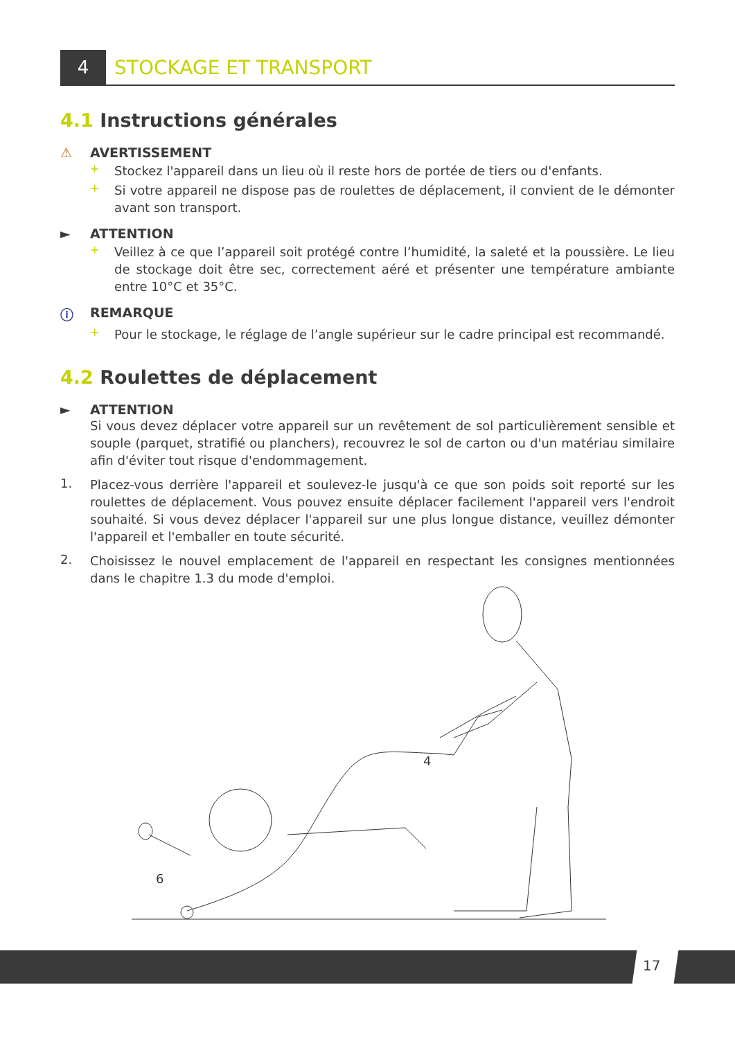4 STOCKAGE ET TRANSPORT
4.1 Instructions générales
⚠ AVERTISSEMENT
+
Stockez l'appareil dans un lieu où il reste hors de portée de tiers ou d'enfants.
+
Si votre appareil ne dispose pas de roulettes de déplacement, il convient de le démonter avant son transport.
► ATTENTION
+
Veillez à ce que l’appareil soit protégé contre l’humidité, la saleté et la poussière. Le lieu de stockage doit être sec, correctement aéré et présenter une température ambiante entre 10°C et 35°C.
ⓘ REMARQUE
+
Pour le stockage, le réglage de l’angle supérieur sur le cadre principal est recommandé.
4.2 Roulettes de déplacement
► ATTENTION
Si vous devez déplacer votre appareil sur un revêtement de sol particulièrement sensible et souple (parquet, stratifié ou planchers), recouvrez le sol de carton ou d'un matériau similaire afin d'éviter tout risque d'endommagement.
1.
Placez-vous derrière l'appareil et soulevez-le jusqu'à ce que son poids soit reporté sur les roulettes de déplacement. Vous pouvez ensuite déplacer facilement l'appareil vers l'endroit souhaité. Si vous devez déplacer l'appareil sur une plus longue distance, veuillez démonter l'appareil et l'emballer en toute sécurité.
2.
Choisissez le nouvel emplacement de l'appareil en respectant les consignes mentionnées dans le chapitre 1.3 du mode d'emploi.
4
6
17